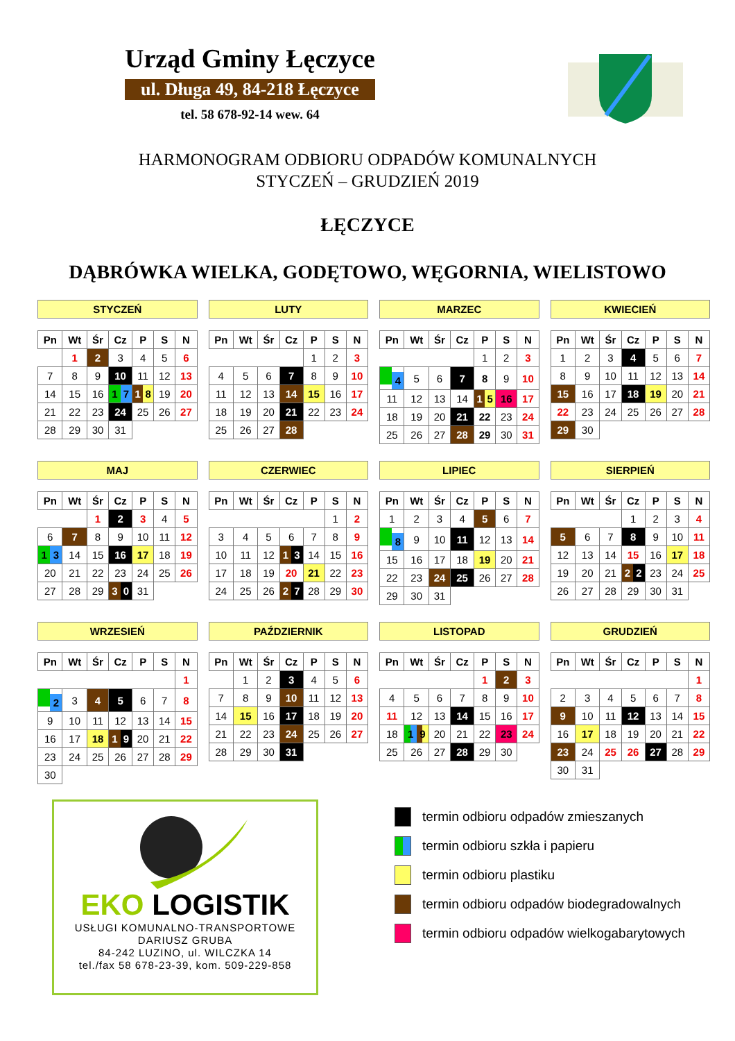Urząd Gminy Łęczyce
ul. Długa 49, 84-218 Łęczyce
tel. 58 678-92-14 wew. 64
HARMONOGRAM ODBIORU ODPADÓW KOMUNALNYCH
STYCZEŃ – GRUDZIEŃ 2019
ŁĘCZYCE
DĄBRÓWKA WIELKA, GODĘTOWO, WĘGORNIA, WIELISTOWO
STYCZEŃ
| Pn | Wt | Śr | Cz | P | S | N |
| --- | --- | --- | --- | --- | --- | --- |
| | 1 | 2 | 3 | 4 | 5 | 6 |
| 7 | 8 | 9 | 10 | 11 | 12 | 13 |
| 14 | 15 | 16 | 1 7 | 1 8 | 19 | 20 |
| 21 | 22 | 23 | 24 | 25 | 26 | 27 |
| 28 | 29 | 30 | 31 | | | |
LUTY
| Pn | Wt | Śr | Cz | P | S | N |
| --- | --- | --- | --- | --- | --- | --- |
| | | | | 1 | 2 | 3 |
| 4 | 5 | 6 | 7 | 8 | 9 | 10 |
| 11 | 12 | 13 | 14 | 15 | 16 | 17 |
| 18 | 19 | 20 | 21 | 22 | 23 | 24 |
| 25 | 26 | 27 | 28 | | | |
MARZEC
| Pn | Wt | Śr | Cz | P | S | N |
| --- | --- | --- | --- | --- | --- | --- |
| | | | | 1 | 2 | 3 |
| 4 | 5 | 6 | 7 | 8 | 9 | 10 |
| 11 | 12 | 13 | 14 | 1 5 | 16 | 17 |
| 18 | 19 | 20 | 21 | 22 | 23 | 24 |
| 25 | 26 | 27 | 28 | 29 | 30 | 31 |
KWIECIEŃ
| Pn | Wt | Śr | Cz | P | S | N |
| --- | --- | --- | --- | --- | --- | --- |
| 1 | 2 | 3 | 4 | 5 | 6 | 7 |
| 8 | 9 | 10 | 11 | 12 | 13 | 14 |
| 15 | 16 | 17 | 18 | 19 | 20 | 21 |
| 22 | 23 | 24 | 25 | 26 | 27 | 28 |
| 29 | 30 | | | | | |
MAJ
| Pn | Wt | Śr | Cz | P | S | N |
| --- | --- | --- | --- | --- | --- | --- |
| | | 1 | 2 | 3 | 4 | 5 |
| 6 | 7 | 8 | 9 | 10 | 11 | 12 |
| 1 3 | 14 | 15 | 16 | 17 | 18 | 19 |
| 20 | 21 | 22 | 23 | 24 | 25 | 26 |
| 27 | 28 | 29 | 3 0 | 31 | | |
CZERWIEC
| Pn | Wt | Śr | Cz | P | S | N |
| --- | --- | --- | --- | --- | --- | --- |
| | | | | | 1 | 2 |
| 3 | 4 | 5 | 6 | 7 | 8 | 9 |
| 10 | 11 | 12 | 1 3 | 14 | 15 | 16 |
| 17 | 18 | 19 | 20 | 21 | 22 | 23 |
| 24 | 25 | 26 | 2 7 | 28 | 29 | 30 |
LIPIEC
| Pn | Wt | Śr | Cz | P | S | N |
| --- | --- | --- | --- | --- | --- | --- |
| 1 | 2 | 3 | 4 | 5 | 6 | 7 |
| 8 | 9 | 10 | 11 | 12 | 13 | 14 |
| 15 | 16 | 17 | 18 | 19 | 20 | 21 |
| 22 | 23 | 24 | 25 | 26 | 27 | 28 |
| 29 | 30 | 31 | | | | |
SIERPIEŃ
| Pn | Wt | Śr | Cz | P | S | N |
| --- | --- | --- | --- | --- | --- | --- |
| | | | 1 | 2 | 3 | 4 |
| 5 | 6 | 7 | 8 | 9 | 10 | 11 |
| 12 | 13 | 14 | 15 | 16 | 17 | 18 |
| 19 | 20 | 21 | 2 2 | 23 | 24 | 25 |
| 26 | 27 | 28 | 29 | 30 | 31 | |
WRZESIEŃ
| Pn | Wt | Śr | Cz | P | S | N |
| --- | --- | --- | --- | --- | --- | --- |
| | | | | | | 1 |
| 2 | 3 | 4 | 5 | 6 | 7 | 8 |
| 9 | 10 | 11 | 12 | 13 | 14 | 15 |
| 16 | 17 | 18 | 1 9 | 20 | 21 | 22 |
| 23 | 24 | 25 | 26 | 27 | 28 | 29 |
| 30 | | | | | | |
PAŹDZIERNIK
| Pn | Wt | Śr | Cz | P | S | N |
| --- | --- | --- | --- | --- | --- | --- |
| | 1 | 2 | 3 | 4 | 5 | 6 |
| 7 | 8 | 9 | 10 | 11 | 12 | 13 |
| 14 | 15 | 16 | 17 | 18 | 19 | 20 |
| 21 | 22 | 23 | 24 | 25 | 26 | 27 |
| 28 | 29 | 30 | 31 | | | |
LISTOPAD
| Pn | Wt | Śr | Cz | P | S | N |
| --- | --- | --- | --- | --- | --- | --- |
| | | | | 1 | 2 | 3 |
| 4 | 5 | 6 | 7 | 8 | 9 | 10 |
| 11 | 12 | 13 | 14 | 15 | 16 | 17 |
| 18 | 1 9 | 20 | 21 | 22 | 23 | 24 |
| 25 | 26 | 27 | 28 | 29 | 30 | |
GRUDZIEŃ
| Pn | Wt | Śr | Cz | P | S | N |
| --- | --- | --- | --- | --- | --- | --- |
| | | | | | | 1 |
| 2 | 3 | 4 | 5 | 6 | 7 | 8 |
| 9 | 10 | 11 | 12 | 13 | 14 | 15 |
| 16 | 17 | 18 | 19 | 20 | 21 | 22 |
| 23 | 24 | 25 | 26 | 27 | 28 | 29 |
| 30 | 31 | | | | | |
EKO LOGISTIK
USŁUGI KOMUNALNO-TRANSPORTOWE
DARIUSZ GRUBA
84-242 LUZINO, ul. WILCZKA 14
tel./fax 58 678-23-39, kom. 509-229-858
termin odbioru odpadów zmieszanych
termin odbioru szkła i papieru
termin odbioru plastiku
termin odbioru odpadów biodegradowalnych
termin odbioru odpadów wielkogabarytowych